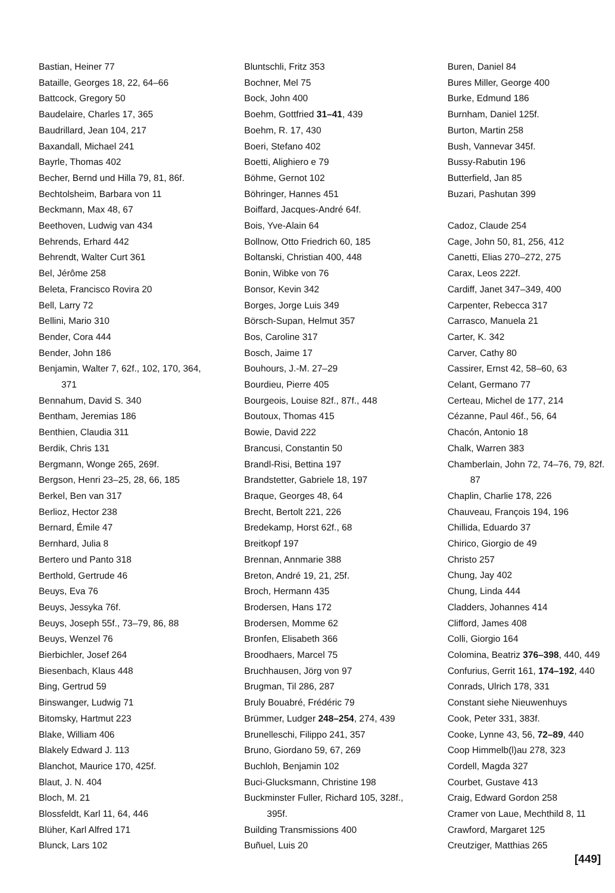Bastian, Heiner 77
Bataille, Georges 18, 22, 64–66
Battcock, Gregory 50
Baudelaire, Charles 17, 365
Baudrillard, Jean 104, 217
Baxandall, Michael 241
Bayrle, Thomas 402
Becher, Bernd und Hilla 79, 81, 86f.
Bechtolsheim, Barbara von 11
Beckmann, Max 48, 67
Beethoven, Ludwig van 434
Behrends, Erhard 442
Behrendt, Walter Curt 361
Bel, Jérôme 258
Beleta, Francisco Rovira 20
Bell, Larry 72
Bellini, Mario 310
Bender, Cora 444
Bender, John 186
Benjamin, Walter 7, 62f., 102, 170, 364, 371
Bennahum, David S. 340
Bentham, Jeremias 186
Benthien, Claudia 311
Berdik, Chris 131
Bergmann, Wonge 265, 269f.
Bergson, Henri 23–25, 28, 66, 185
Berkel, Ben van 317
Berlioz, Hector 238
Bernard, Émile 47
Bernhard, Julia 8
Bertero und Panto 318
Berthold, Gertrude 46
Beuys, Eva 76
Beuys, Jessyka 76f.
Beuys, Joseph 55f., 73–79, 86, 88
Beuys, Wenzel 76
Bierbichler, Josef 264
Biesenbach, Klaus 448
Bing, Gertrud 59
Binswanger, Ludwig 71
Bitomsky, Hartmut 223
Blake, William 406
Blakely Edward J. 113
Blanchot, Maurice 170, 425f.
Blaut, J. N. 404
Bloch, M. 21
Blossfeldt, Karl 11, 64, 446
Blüher, Karl Alfred 171
Blunck, Lars 102
Bluntschli, Fritz 353
Bochner, Mel 75
Bock, John 400
Boehm, Gottfried 31–41, 439
Boehm, R. 17, 430
Boeri, Stefano 402
Boetti, Alighiero e 79
Böhme, Gernot 102
Böhringer, Hannes 451
Boiffard, Jacques-André 64f.
Bois, Yve-Alain 64
Bollnow, Otto Friedrich 60, 185
Boltanski, Christian 400, 448
Bonin, Wibke von 76
Bonsor, Kevin 342
Borges, Jorge Luis 349
Börsch-Supan, Helmut 357
Bos, Caroline 317
Bosch, Jaime 17
Bouhours, J.-M. 27–29
Bourdieu, Pierre 405
Bourgeois, Louise 82f., 87f., 448
Boutoux, Thomas 415
Bowie, David 222
Brancusi, Constantin 50
Brandl-Risi, Bettina 197
Brandstetter, Gabriele 18, 197
Braque, Georges 48, 64
Brecht, Bertolt 221, 226
Bredekamp, Horst 62f., 68
Breitkopf 197
Brennan, Annmarie 388
Breton, André 19, 21, 25f.
Broch, Hermann 435
Brodersen, Hans 172
Brodersen, Momme 62
Bronfen, Elisabeth 366
Broodhaers, Marcel 75
Bruchhausen, Jörg von 97
Brugman, Til 286, 287
Bruly Bouabré, Frédéric 79
Brümmer, Ludger 248–254, 274, 439
Brunelleschi, Filippo 241, 357
Bruno, Giordano 59, 67, 269
Buchloh, Benjamin 102
Buci-Glucksmann, Christine 198
Buckminster Fuller, Richard 105, 328f., 395f.
Building Transmissions 400
Buñuel, Luis 20
Buren, Daniel 84
Bures Miller, George 400
Burke, Edmund 186
Burnham, Daniel 125f.
Burton, Martin 258
Bush, Vannevar 345f.
Bussy-Rabutin 196
Butterfield, Jan 85
Buzari, Pashutan 399
Cadoz, Claude 254
Cage, John 50, 81, 256, 412
Canetti, Elias 270–272, 275
Carax, Leos 222f.
Cardiff, Janet 347–349, 400
Carpenter, Rebecca 317
Carrasco, Manuela 21
Carter, K. 342
Carver, Cathy 80
Cassirer, Ernst 42, 58–60, 63
Celant, Germano 77
Certeau, Michel de 177, 214
Cézanne, Paul 46f., 56, 64
Chacón, Antonio 18
Chalk, Warren 383
Chamberlain, John 72, 74–76, 79, 82f. 87
Chaplin, Charlie 178, 226
Chauveau, François 194, 196
Chillida, Eduardo 37
Chirico, Giorgio de 49
Christo 257
Chung, Jay 402
Chung, Linda 444
Cladders, Johannes 414
Clifford, James 408
Colli, Giorgio 164
Colomina, Beatriz 376–398, 440, 449
Confurius, Gerrit 161, 174–192, 440
Conrads, Ulrich 178, 331
Constant siehe Nieuwenhuys
Cook, Peter 331, 383f.
Cooke, Lynne 43, 56, 72–89, 440
Coop Himmelb(l)au 278, 323
Cordell, Magda 327
Courbet, Gustave 413
Craig, Edward Gordon 258
Cramer von Laue, Mechthild 8, 11
Crawford, Margaret 125
Creutziger, Matthias 265
[449]